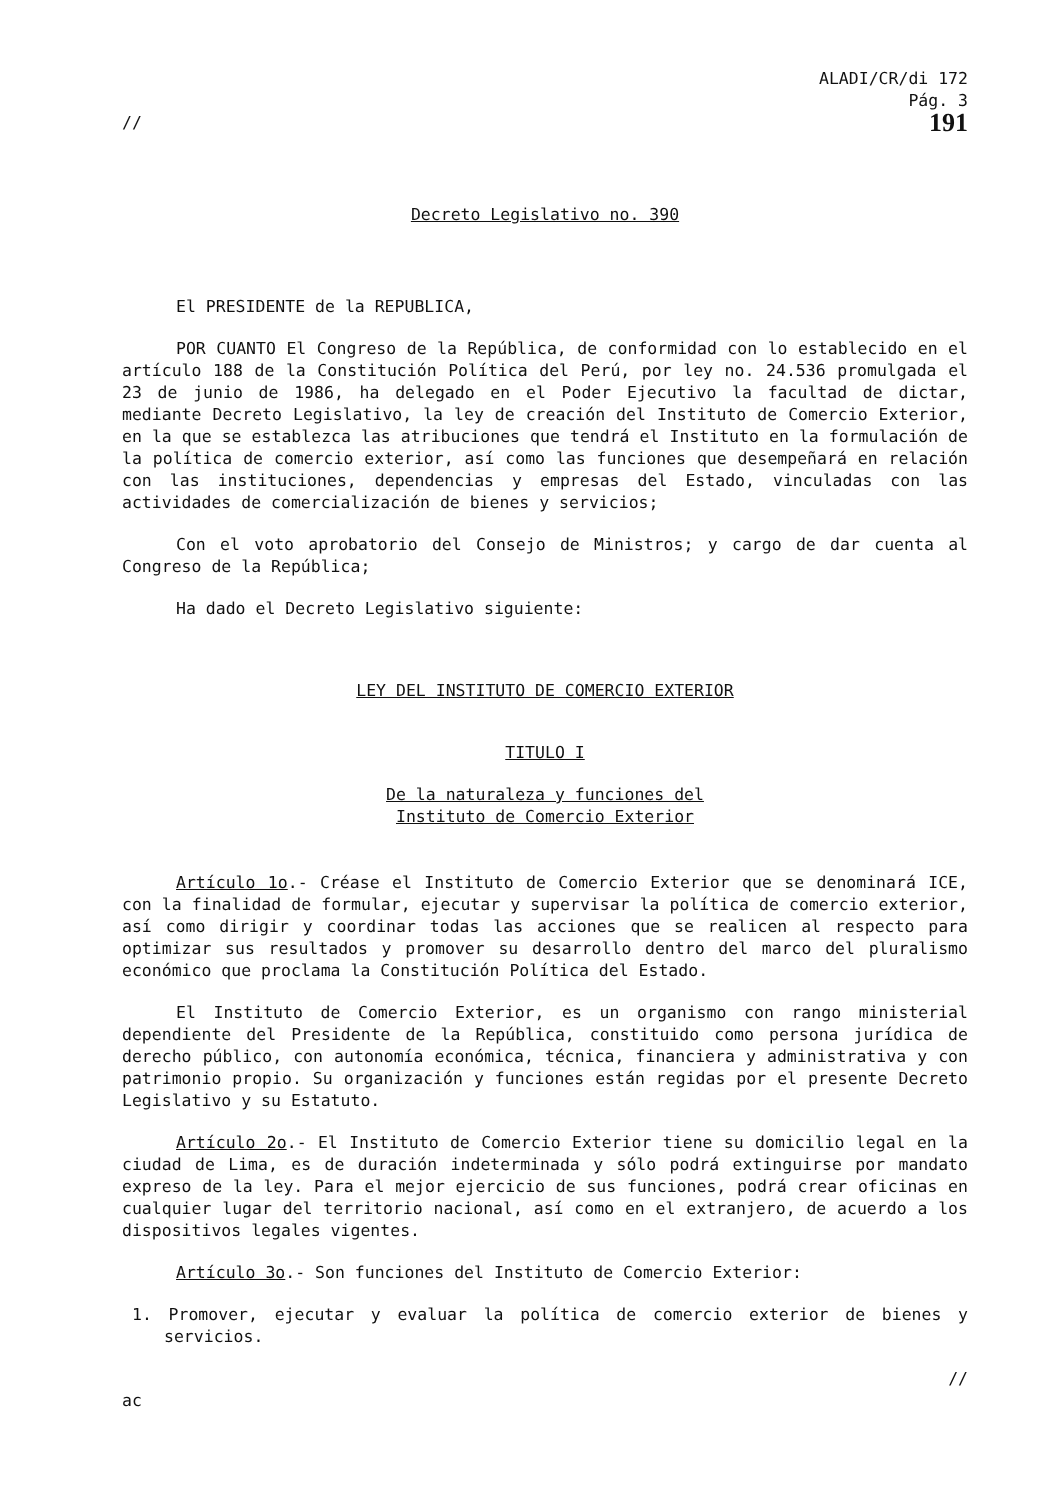ALADI/CR/di 172
Pág. 3
// 191
Decreto Legislativo no. 390
El PRESIDENTE de la REPUBLICA,
POR CUANTO El Congreso de la República, de conformidad con lo establecido en el artículo 188 de la Constitución Política del Perú, por ley no. 24.536 promulgada el 23 de junio de 1986, ha delegado en el Poder Ejecutivo la facultad de dictar, mediante Decreto Legislativo, la ley de creación del Instituto de Comercio Exterior, en la que se establezca las atribuciones que tendrá el Instituto en la formulación de la política de comercio exterior, así como las funciones que desempeñará en relación con las instituciones, dependencias y empresas del Estado, vinculadas con las actividades de comercialización de bienes y servicios;
Con el voto aprobatorio del Consejo de Ministros; y cargo de dar cuenta al Congreso de la República;
Ha dado el Decreto Legislativo siguiente:
LEY DEL INSTITUTO DE COMERCIO EXTERIOR
TITULO I
De la naturaleza y funciones del
Instituto de Comercio Exterior
Artículo 1o.- Créase el Instituto de Comercio Exterior que se denominará ICE, con la finalidad de formular, ejecutar y supervisar la política de comercio exterior, así como dirigir y coordinar todas las acciones que se realicen al respecto para optimizar sus resultados y promover su desarrollo dentro del marco del pluralismo económico que proclama la Constitución Política del Estado.
El Instituto de Comercio Exterior, es un organismo con rango ministerial dependiente del Presidente de la República, constituido como persona jurídica de derecho público, con autonomía económica, técnica, financiera y administrativa y con patrimonio propio. Su organización y funciones están regidas por el presente Decreto Legislativo y su Estatuto.
Artículo 2o.- El Instituto de Comercio Exterior tiene su domicilio legal en la ciudad de Lima, es de duración indeterminada y sólo podrá extinguirse por mandato expreso de la ley. Para el mejor ejercicio de sus funciones, podrá crear oficinas en cualquier lugar del territorio nacional, así como en el extranjero, de acuerdo a los dispositivos legales vigentes.
Artículo 3o.- Son funciones del Instituto de Comercio Exterior:
1. Promover, ejecutar y evaluar la política de comercio exterior de bienes y servicios.
//
ac